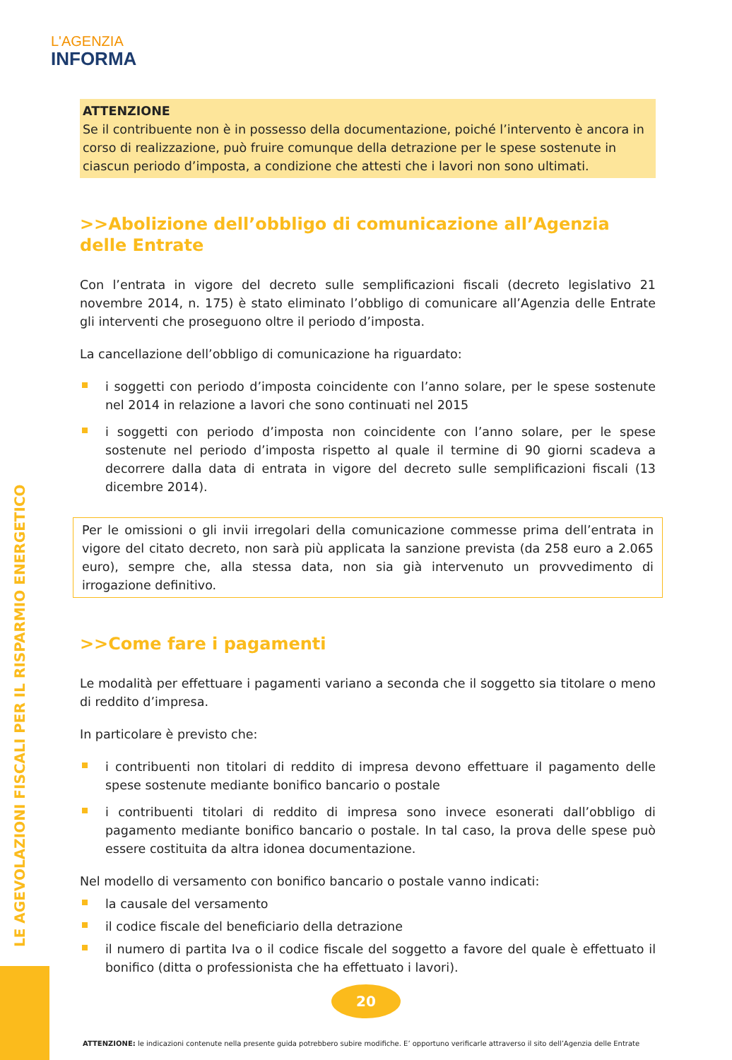L'AGENZIA
INFORMA
ATTENZIONE
Se il contribuente non è in possesso della documentazione, poiché l’intervento è ancora in corso di realizzazione, può fruire comunque della detrazione per le spese sostenute in ciascun periodo d’imposta, a condizione che attesti che i lavori non sono ultimati.
>>Abolizione dell’obbligo di comunicazione all’Agenzia delle Entrate
Con l’entrata in vigore del decreto sulle semplificazioni fiscali (decreto legislativo 21 novembre 2014, n. 175) è stato eliminato l’obbligo di comunicare all’Agenzia delle Entrate gli interventi che proseguono oltre il periodo d’imposta.
La cancellazione dell’obbligo di comunicazione ha riguardato:
i soggetti con periodo d’imposta coincidente con l’anno solare, per le spese sostenute nel 2014 in relazione a lavori che sono continuati nel 2015
i soggetti con periodo d’imposta non coincidente con l’anno solare, per le spese sostenute nel periodo d’imposta rispetto al quale il termine di 90 giorni scadeva a decorrere dalla data di entrata in vigore del decreto sulle semplificazioni fiscali (13 dicembre 2014).
Per le omissioni o gli invii irregolari della comunicazione commesse prima dell’entrata in vigore del citato decreto, non sarà più applicata la sanzione prevista (da 258 euro a 2.065 euro), sempre che, alla stessa data, non sia già intervenuto un provvedimento di irrogazione definitivo.
>>Come fare i pagamenti
Le modalità per effettuare i pagamenti variano a seconda che il soggetto sia titolare o meno di reddito d’impresa.
In particolare è previsto che:
i contribuenti non titolari di reddito di impresa devono effettuare il pagamento delle spese sostenute mediante bonifico bancario o postale
i contribuenti titolari di reddito di impresa sono invece esonerati dall’obbligo di pagamento mediante bonifico bancario o postale. In tal caso, la prova delle spese può essere costituita da altra idonea documentazione.
Nel modello di versamento con bonifico bancario o postale vanno indicati:
la causale del versamento
il codice fiscale del beneficiario della detrazione
il numero di partita Iva o il codice fiscale del soggetto a favore del quale è effettuato il bonifico (ditta o professionista che ha effettuato i lavori).
LE AGEVOLAZIONI FISCALI PER IL RISPARMIO ENERGETICO
20
ATTENZIONE: le indicazioni contenute nella presente guida potrebbero subire modifiche. E’ opportuno verificarle attraverso il sito dell’Agenzia delle Entrate